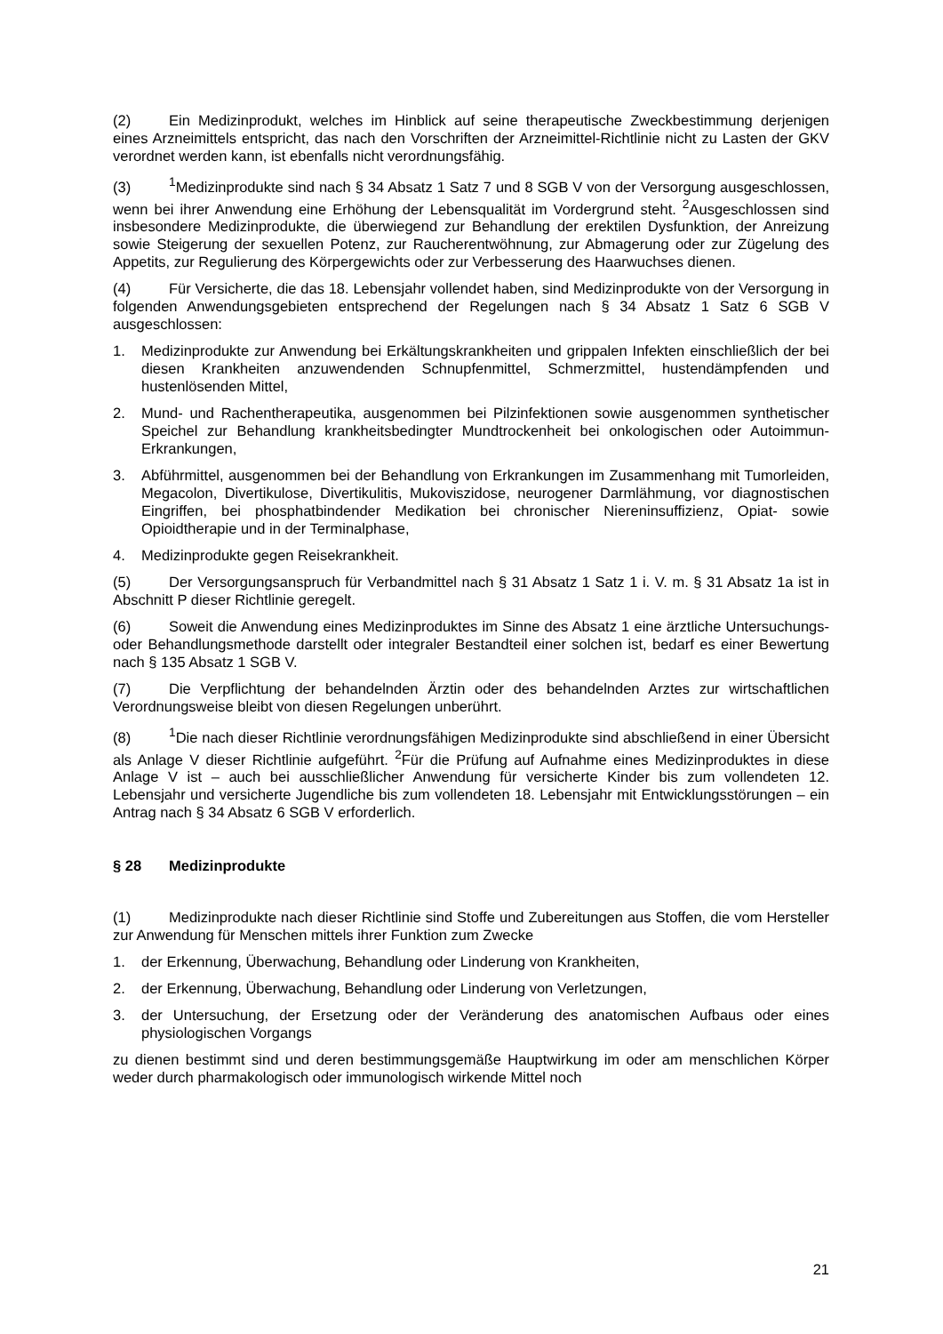(2) Ein Medizinprodukt, welches im Hinblick auf seine therapeutische Zweckbestimmung derjenigen eines Arzneimittels entspricht, das nach den Vorschriften der Arzneimittel-Richtlinie nicht zu Lasten der GKV verordnet werden kann, ist ebenfalls nicht verordnungsfähig.
(3)<sup>1</sup>Medizinprodukte sind nach § 34 Absatz 1 Satz 7 und 8 SGB V von der Versorgung ausgeschlossen, wenn bei ihrer Anwendung eine Erhöhung der Lebensqualität im Vordergrund steht. <sup>2</sup>Ausgeschlossen sind insbesondere Medizinprodukte, die überwiegend zur Behandlung der erektilen Dysfunktion, der Anreizung sowie Steigerung der sexuellen Potenz, zur Raucherentwöhnung, zur Abmagerung oder zur Zügelung des Appetits, zur Regulierung des Körpergewichts oder zur Verbesserung des Haarwuchses dienen.
(4) Für Versicherte, die das 18. Lebensjahr vollendet haben, sind Medizinprodukte von der Versorgung in folgenden Anwendungsgebieten entsprechend der Regelungen nach § 34 Absatz 1 Satz 6 SGB V ausgeschlossen:
1. Medizinprodukte zur Anwendung bei Erkältungskrankheiten und grippalen Infekten einschließlich der bei diesen Krankheiten anzuwendenden Schnupfenmittel, Schmerzmittel, hustendämpfenden und hustenlösenden Mittel,
2. Mund- und Rachentherapeutika, ausgenommen bei Pilzinfektionen sowie ausgenommen synthetischer Speichel zur Behandlung krankheitsbedingter Mundtrockenheit bei onkologischen oder Autoimmun-Erkrankungen,
3. Abführmittel, ausgenommen bei der Behandlung von Erkrankungen im Zusammenhang mit Tumorleiden, Megacolon, Divertikulose, Divertikulitis, Mukoviszidose, neurogener Darmlähmung, vor diagnostischen Eingriffen, bei phosphatbindender Medikation bei chronischer Niereninsuffizienz, Opiat- sowie Opioidtherapie und in der Terminalphase,
4. Medizinprodukte gegen Reisekrankheit.
(5) Der Versorgungsanspruch für Verbandmittel nach § 31 Absatz 1 Satz 1 i. V. m. § 31 Absatz 1a ist in Abschnitt P dieser Richtlinie geregelt.
(6) Soweit die Anwendung eines Medizinproduktes im Sinne des Absatz 1 eine ärztliche Untersuchungs- oder Behandlungsmethode darstellt oder integraler Bestandteil einer solchen ist, bedarf es einer Bewertung nach § 135 Absatz 1 SGB V.
(7) Die Verpflichtung der behandelnden Ärztin oder des behandelnden Arztes zur wirtschaftlichen Verordnungsweise bleibt von diesen Regelungen unberührt.
(8)<sup>1</sup>Die nach dieser Richtlinie verordnungsfähigen Medizinprodukte sind abschließend in einer Übersicht als Anlage V dieser Richtlinie aufgeführt. <sup>2</sup>Für die Prüfung auf Aufnahme eines Medizinproduktes in diese Anlage V ist – auch bei ausschließlicher Anwendung für versicherte Kinder bis zum vollendeten 12. Lebensjahr und versicherte Jugendliche bis zum vollendeten 18. Lebensjahr mit Entwicklungsstörungen – ein Antrag nach § 34 Absatz 6 SGB V erforderlich.
§ 28 Medizinprodukte
(1) Medizinprodukte nach dieser Richtlinie sind Stoffe und Zubereitungen aus Stoffen, die vom Hersteller zur Anwendung für Menschen mittels ihrer Funktion zum Zwecke
1. der Erkennung, Überwachung, Behandlung oder Linderung von Krankheiten,
2. der Erkennung, Überwachung, Behandlung oder Linderung von Verletzungen,
3. der Untersuchung, der Ersetzung oder der Veränderung des anatomischen Aufbaus oder eines physiologischen Vorgangs
zu dienen bestimmt sind und deren bestimmungsgemäße Hauptwirkung im oder am menschlichen Körper weder durch pharmakologisch oder immunologisch wirkende Mittel noch
21